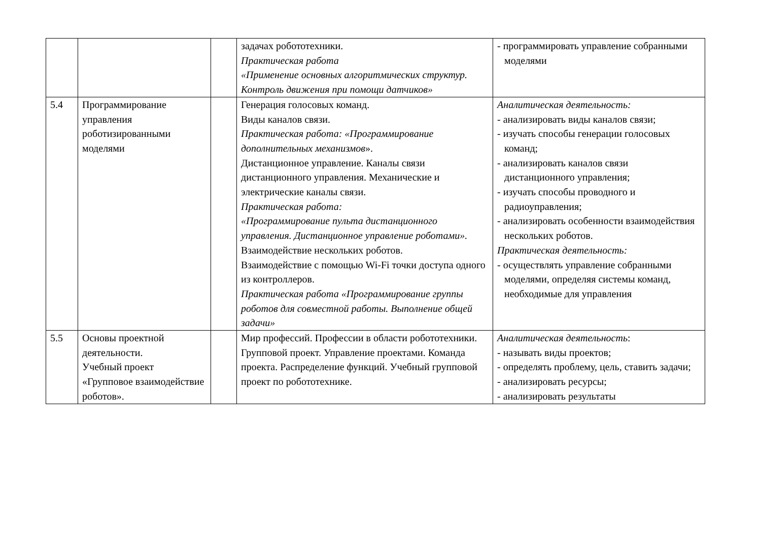| | | | задачах робототехники. Практическая работа «Применение основных алгоритмических структур. Контроль движения при помощи датчиков» | - программировать управление собранными моделями |
| 5.4 | Программирование управления роботизированными моделями | | Генерация голосовых команд. Виды каналов связи. Практическая работа: «Программирование дополнительных механизмов ». Дистанционное управление. Каналы связи дистанционного управления. Механические и электрические каналы связи. Практическая работа: «Программирование пульта дистанционного управления. Дистанционное управление роботами». Взаимодействие нескольких роботов. Взаимодействие с помощью Wi-Fi точки доступа одного из контроллеров. Практическая работа «Программирование группы роботов для совместной работы. Выполнение общей задачи» | Аналитическая деятельность: - анализировать виды каналов связи; - изучать способы генерации голосовых команд; - анализировать каналов связи дистанционного управления; - изучать способы проводного и радиоуправления; - анализировать особенности взаимодействия нескольких роботов. Практическая деятельность: - осуществлять управление собранными моделями, определяя системы команд, необходимые для управления |
| 5.5 | Основы проектной деятельности. Учебный проект «Групповое взаимодействие роботов». | | Мир профессий. Профессии в области робототехники. Групповой проект. Управление проектами. Команда проекта. Распределение функций. Учебный групповой проект по робототехнике. | Аналитическая деятельность : - называть виды проектов; - определять проблему, цель, ставить задачи; - анализировать ресурсы; - анализировать результаты |